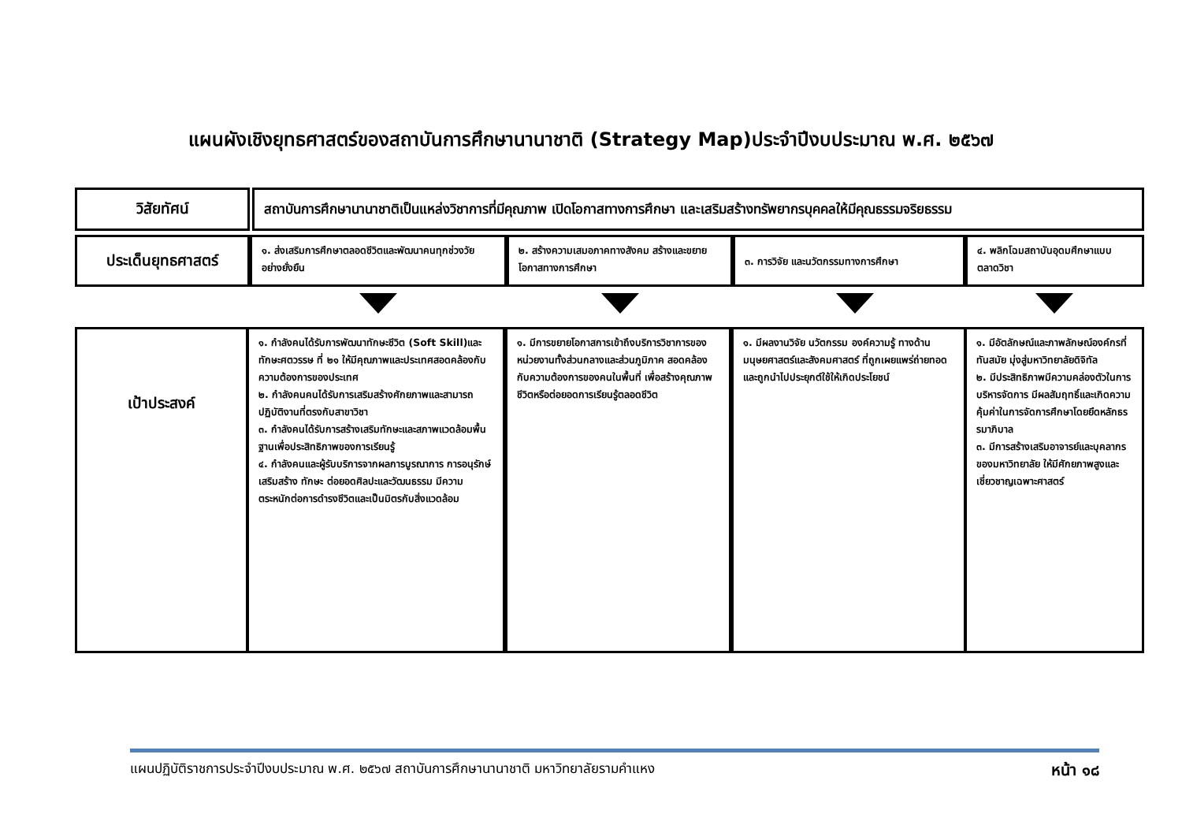แผนผังเชิงยุทธศาสตร์ของสถาบันการศึกษานานาชาติ (Strategy Map)ประจำปีงบประมาณ พ.ศ. ๒๕๖๗
วิสัยทัศน์
สถาบันการศึกษานานาชาติเป็นแหล่งวิชาการที่มีคุณภาพ เปิดโอกาสทางการศึกษา และเสริมสร้างทรัพยากรบุคคลให้มีคุณธรรมจริยธรรม
ประเด็นยุทธศาสตร์
๑. ส่งเสริมการศึกษาตลอดชีวิตและพัฒนาคนทุกช่วงวัยอย่างยั่งยืน
๒. สร้างความเสมอภาคทางสังคม สร้างและขยายโอกาสทางการศึกษา
๓. การวิจัย และนวัตกรรมทางการศึกษา
๔. พลิกโฉมสถาบันอุดมศึกษาแบบตลาดวิชา
เป้าประสงค์
๑. กำลังคนได้รับการพัฒนาทักษะชีวิต (Soft Skill)และทักษะศตวรรษ ที่ ๒๑ ให้มีคุณภาพและประเทศสอดคล้องกับความต้องการของประเทศ
๒. กำลังคนคนได้รับการเสริมสร้างศักยภาพและสามารถปฏิบัติงานที่ตรงกับสาขาวิชา
๓. กำลังคนได้รับการสร้างเสริมทักษะและสภาพแวดล้อมพื้นฐานเพื่อประสิทธิภาพของการเรียนรู้
๔. กำลังคนและผู้รับบริการจากผลการบูรณาการ การอนุรักษ์ เสริมสร้าง ทักษะ ต่อยอดศิลปะและวัฒนธรรม มีความตระหนักต่อการดำรงชีวิตและเป็นมิตรกับสิ่งแวดล้อม
๑. มีการขยายโอกาสการเข้าถึงบริการวิชาการของหน่วยงานทั้งส่วนกลางและส่วนภูมิภาค สอดคล้องกับความต้องการของคนในพื้นที่ เพื่อสร้างคุณภาพชีวิตหรือต่อยอดการเรียนรู้ตลอดชีวิต
๑. มีผลงานวิจัย นวัตกรรม องค์ความรู้ ทางด้านมนุษยศาสตร์และสังคมศาสตร์ ที่ถูกเผยแพร่ถ่ายทอดและถูกนำไปประยุกต์ใช้ให้เกิดประโยชน์
๑. มีอัตลักษณ์และภาพลักษณ์องค์กรที่ทันสมัย มุ่งสู่มหาวิทยาลัยดิจิทัล
๒. มีประสิทธิภาพมีความคล่องตัวในการบริหารจัดการ มีผลสัมฤทธิ์และเกิดความคุ้มค่าในการจัดการศึกษาโดยยึดหลักธรรมาภิบาล
๓. มีการสร้างเสริมอาจารย์และบุคลากรของมหาวิทยาลัย ให้มีศักยภาพสูงและเชี่ยวชาญเฉพาะศาสตร์
แผนปฏิบัติราชการประจำปีงบประมาณ พ.ศ. ๒๕๖๗ สถาบันการศึกษานานาชาติ มหาวิทยาลัยรามคำแหง หน้า ๑๘